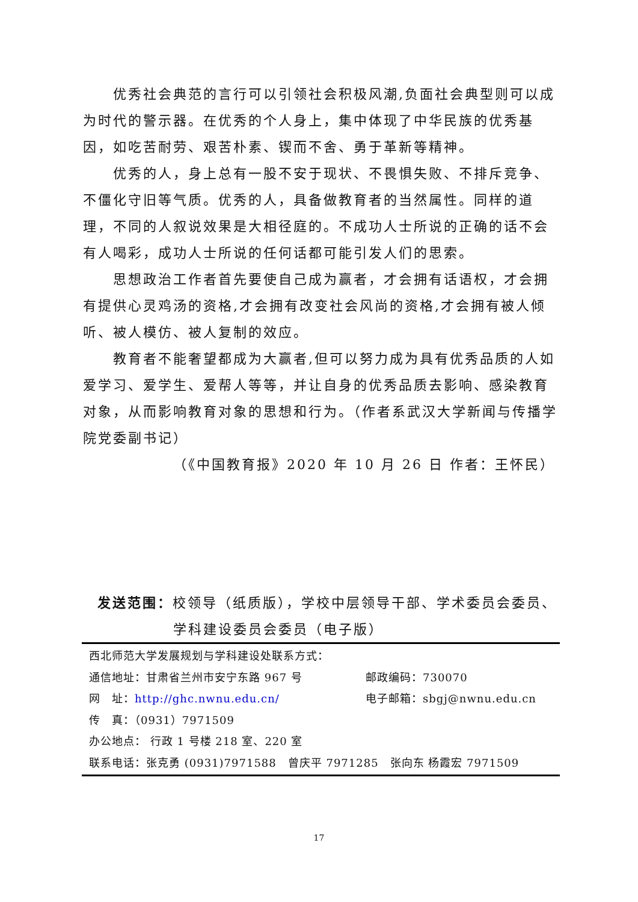优秀社会典范的言行可以引领社会积极风潮,负面社会典型则可以成为时代的警示器。在优秀的个人身上，集中体现了中华民族的优秀基因，如吃苦耐劳、艰苦朴素、锲而不舍、勇于革新等精神。
优秀的人，身上总有一股不安于现状、不畏惧失败、不排斥竞争、不僵化守旧等气质。优秀的人，具备做教育者的当然属性。同样的道理，不同的人叙说效果是大相径庭的。不成功人士所说的正确的话不会有人喝彩，成功人士所说的任何话都可能引发人们的思索。
思想政治工作者首先要使自己成为赢者，才会拥有话语权，才会拥有提供心灵鸡汤的资格,才会拥有改变社会风尚的资格,才会拥有被人倾听、被人模仿、被人复制的效应。
教育者不能奢望都成为大赢者,但可以努力成为具有优秀品质的人如爱学习、爱学生、爱帮人等等，并让自身的优秀品质去影响、感染教育对象，从而影响教育对象的思想和行为。（作者系武汉大学新闻与传播学院党委副书记）
（《中国教育报》2020 年 10 月 26 日 作者：王怀民）
发送范围：校领导（纸质版），学校中层领导干部、学术委员会委员、
学科建设委员会委员（电子版）
西北师范大学发展规划与学科建设处联系方式：
通信地址：甘肃省兰州市安宁东路 967 号 邮政编码：730070
网　址：http://ghc.nwnu.edu.cn/ 电子邮箱：sbgj@nwnu.edu.cn
传　真：（0931）7971509
办公地点： 行政 1 号楼 218 室、220 室
联系电话：张克勇 (0931)7971588　曾庆平 7971285　张向东 杨霞宏 7971509
17